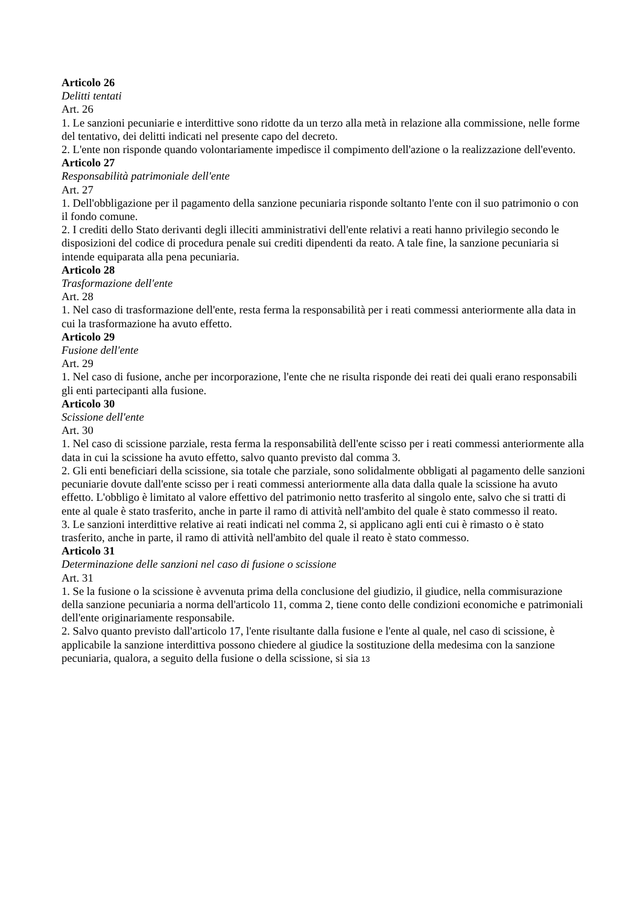Articolo 26
Delitti tentati
Art. 26
1. Le sanzioni pecuniarie e interdittive sono ridotte da un terzo alla metà in relazione alla commissione, nelle forme del tentativo, dei delitti indicati nel presente capo del decreto.
2. L'ente non risponde quando volontariamente impedisce il compimento dell'azione o la realizzazione dell'evento.
Articolo 27
Responsabilità patrimoniale dell'ente
Art. 27
1. Dell'obbligazione per il pagamento della sanzione pecuniaria risponde soltanto l'ente con il suo patrimonio o con il fondo comune.
2. I crediti dello Stato derivanti degli illeciti amministrativi dell'ente relativi a reati hanno privilegio secondo le disposizioni del codice di procedura penale sui crediti dipendenti da reato. A tale fine, la sanzione pecuniaria si intende equiparata alla pena pecuniaria.
Articolo 28
Trasformazione dell'ente
Art. 28
1. Nel caso di trasformazione dell'ente, resta ferma la responsabilità per i reati commessi anteriormente alla data in cui la trasformazione ha avuto effetto.
Articolo 29
Fusione dell'ente
Art. 29
1. Nel caso di fusione, anche per incorporazione, l'ente che ne risulta risponde dei reati dei quali erano responsabili gli enti partecipanti alla fusione.
Articolo 30
Scissione dell'ente
Art. 30
1. Nel caso di scissione parziale, resta ferma la responsabilità dell'ente scisso per i reati commessi anteriormente alla data in cui la scissione ha avuto effetto, salvo quanto previsto dal comma 3.
2. Gli enti beneficiari della scissione, sia totale che parziale, sono solidalmente obbligati al pagamento delle sanzioni pecuniarie dovute dall'ente scisso per i reati commessi anteriormente alla data dalla quale la scissione ha avuto effetto. L'obbligo è limitato al valore effettivo del patrimonio netto trasferito al singolo ente, salvo che si tratti di ente al quale è stato trasferito, anche in parte il ramo di attività nell'ambito del quale è stato commesso il reato.
3. Le sanzioni interdittive relative ai reati indicati nel comma 2, si applicano agli enti cui è rimasto o è stato trasferito, anche in parte, il ramo di attività nell'ambito del quale il reato è stato commesso.
Articolo 31
Determinazione delle sanzioni nel caso di fusione o scissione
Art. 31
1. Se la fusione o la scissione è avvenuta prima della conclusione del giudizio, il giudice, nella commisurazione della sanzione pecuniaria a norma dell'articolo 11, comma 2, tiene conto delle condizioni economiche e patrimoniali dell'ente originariamente responsabile.
2. Salvo quanto previsto dall'articolo 17, l'ente risultante dalla fusione e l'ente al quale, nel caso di scissione, è applicabile la sanzione interdittiva possono chiedere al giudice la sostituzione della medesima con la sanzione pecuniaria, qualora, a seguito della fusione o della scissione, si sia 13